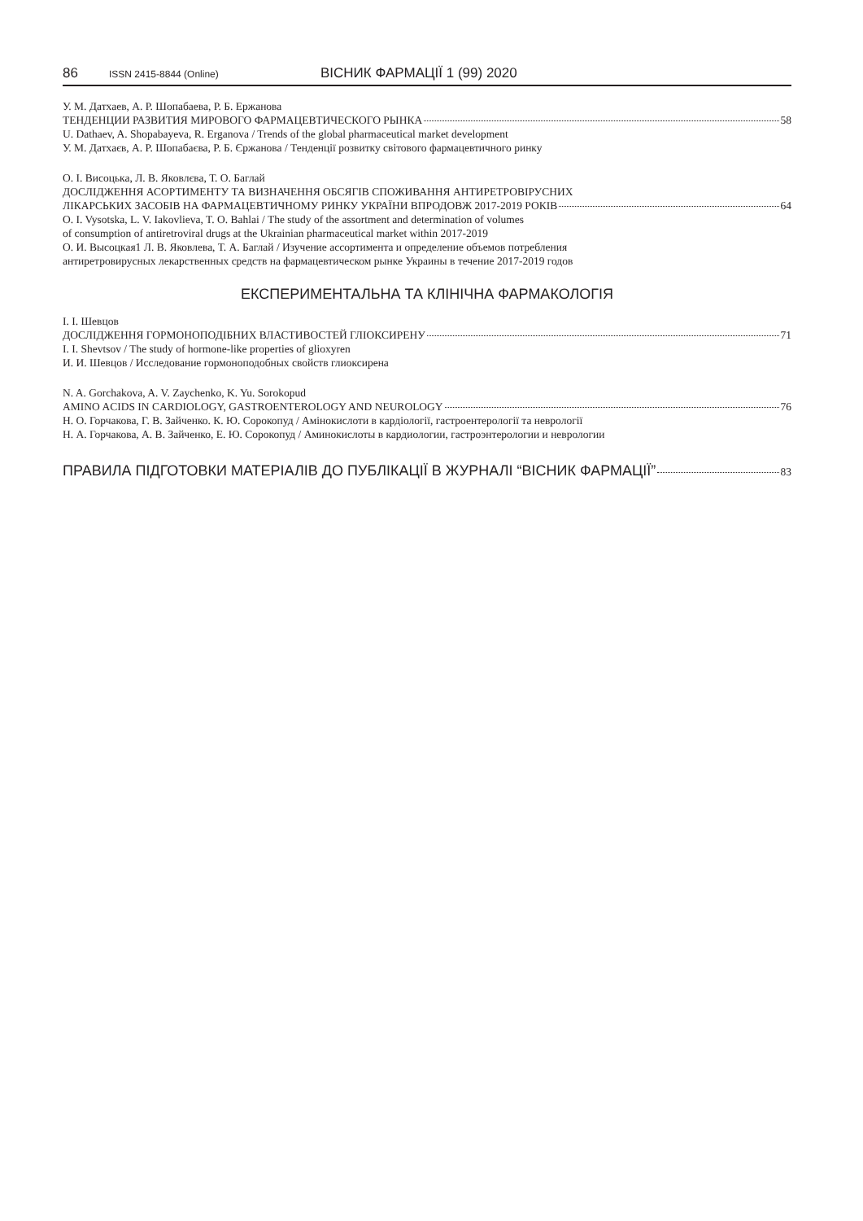86 ISSN 2415-8844 (Online) ВІСНИК ФАРМАЦІЇ 1 (99) 2020
У. М. Датхаев, А. Р. Шопабаева, Р. Б. Ержанова
ТЕНДЕНЦИИ РАЗВИТИЯ МИРОВОГО ФАРМАЦЕВТИЧЕСКОГО РЫНКА 58
U. Dathaev, A. Shopabayeva, R. Erganova / Trends of the global pharmaceutical market development
У. М. Датхаєв, А. Р. Шопабаєва, Р. Б. Єржанова / Тенденції розвитку світового фармацевтичного ринку
О. І. Висоцька, Л. В. Яковлєва, Т. О. Баглай
ДОСЛІДЖЕННЯ АСОРТИМЕНТУ ТА ВИЗНАЧЕННЯ ОБСЯГІВ СПОЖИВАННЯ АНТИРЕТРОВІРУСНИХ
ЛІКАРСЬКИХ ЗАСОБІВ НА ФАРМАЦЕВТИЧНОМУ РИНКУ УКРАЇНИ ВПРОДОВЖ 2017-2019 РОКІВ 64
O. I. Vysotska, L. V. Iakovlieva, T. O. Bahlai / The study of the assortment and determination of volumes
of consumption of antiretroviral drugs at the Ukrainian pharmaceutical market within 2017-2019
О. И. Высоцкая1 Л. В. Яковлева, Т. А. Баглай / Изучение ассортимента и определение объемов потребления
антиретровирусных лекарственных средств на фармацевтическом рынке Украины в течение 2017-2019 годов
ЕКСПЕРИМЕНТАЛЬНА ТА КЛІНІЧНА ФАРМАКОЛОГІЯ
І. І. Шевцов
ДОСЛІДЖЕННЯ ГОРМОНОПОДІБНИХ ВЛАСТИВОСТЕЙ ГЛІОКСИРЕНУ 71
I. I. Shevtsov / The study of hormone-like properties of glioxyren
И. И. Шевцов / Исследование гормоноподобных свойств глиоксирена
N. A. Gorchakova, A. V. Zaychenko, K. Yu. Sorokopud
AMINO ACIDS IN CARDIOLOGY, GASTROENTEROLOGY AND NEUROLOGY 76
Н. О. Горчакова, Г. В. Зайченко. К. Ю. Сорокопуд / Амінокислоти в кардіології, гастроентерології та неврології
Н. А. Горчакова, А. В. Зайченко, Е. Ю. Сорокопуд / Аминокислоты в кардиологии, гастроэнтерологии и неврологии
ПРАВИЛА ПІДГОТОВКИ МАТЕРІАЛІВ ДО ПУБЛІКАЦІЇ В ЖУРНАЛІ “ВІСНИК ФАРМАЦІЇ” 83